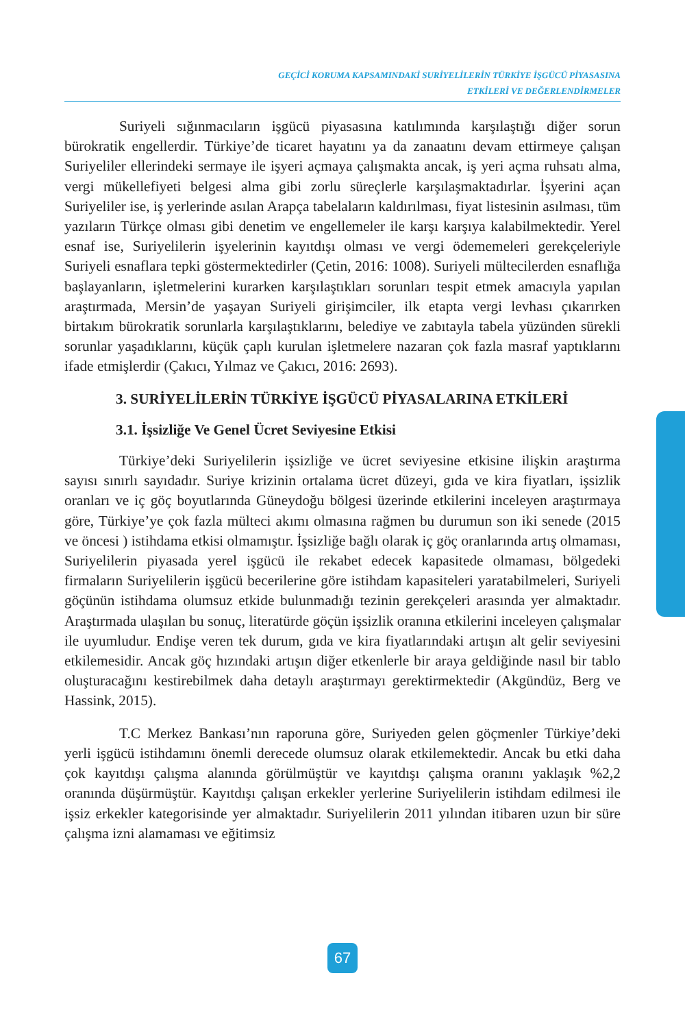GEÇİCİ KORUMA KAPSAMINDAKİ SURİYELİLERİN TÜRKİYE İŞGÜCÜ PİYASASINA
ETKİLERİ VE DEĞERLENDİRMELER
Suriyeli sığınmacıların işgücü piyasasına katılımında karşılaştığı diğer sorun bürokratik engellerdir. Türkiye’de ticaret hayatını ya da zanaatını devam ettirmeye çalışan Suriyeliler ellerindeki sermaye ile işyeri açmaya çalışmakta ancak, iş yeri açma ruhsatı alma, vergi mükellefiyeti belgesi alma gibi zorlu süreçlerle karşılaşmaktadırlar. İşyerini açan Suriyeliler ise, iş yerlerinde asılan Arapça tabelaların kaldırılması, fiyat listesinin asılması, tüm yazıların Türkçe olması gibi denetim ve engellemeler ile karşı karşıya kalabilmektedir. Yerel esnaf ise, Suriyelilerin işyelerinin kayıtdışı olması ve vergi ödememeleri gerekçeleriyle Suriyeli esnaflara tepki göstermektedirler (Çetin, 2016: 1008). Suriyeli mültecilerden esnaflığa başlayanların, işletmelerini kurarken karşılaştıkları sorunları tespit etmek amacıyla yapılan araştırmada, Mersin’de yaşayan Suriyeli girişimciler, ilk etapta vergi levhası çıkarırken birtakım bürokratik sorunlarla karşılaştıklarını, belediye ve zabıtayla tabela yüzünden sürekli sorunlar yaşadıklarını, küçük çaplı kurulan işletmelere nazaran çok fazla masraf yaptıklarını ifade etmişlerdir (Çakıcı, Yılmaz ve Çakıcı, 2016: 2693).
3. SURİYELİLERİN TÜRKİYE İŞGÜCÜ PİYASALARINA ETKİLERİ
3.1. İşsizliğe Ve Genel Ücret Seviyesine Etkisi
Türkiye’deki Suriyelilerin işsizliğe ve ücret seviyesine etkisine ilişkin araştırma sayısı sınırlı sayıdadır. Suriye krizinin ortalama ücret düzeyi, gıda ve kira fiyatları, işsizlik oranları ve iç göç boyutlarında Güneydoğu bölgesi üzerinde etkilerini inceleyen araştırmaya göre, Türkiye’ye çok fazla mülteci akımı olmasına rağmen bu durumun son iki senede (2015 ve öncesi ) istihdama etkisi olmamıştır. İşsizliğe bağlı olarak iç göç oranlarında artış olmaması, Suriyelilerin piyasada yerel işgücü ile rekabet edecek kapasitede olmaması, bölgedeki firmaların Suriyelilerin işgücü becerilerine göre istihdam kapasiteleri yaratabilmeleri, Suriyeli göçünün istihdama olumsuz etkide bulunmadığı tezinin gerekçeleri arasında yer almaktadır. Araştırmada ulaşılan bu sonuç, literatürde göçün işsizlik oranına etkilerini inceleyen çalışmalar ile uyumludur. Endişe veren tek durum, gıda ve kira fiyatlarındaki artışın alt gelir seviyesini etkilemesidir. Ancak göç hızındaki artışın diğer etkenlerle bir araya geldiğinde nasıl bir tablo oluşturacağını kestirebilmek daha detaylı araştırmayı gerektirmektedir (Akgündüz, Berg ve Hassink, 2015).
T.C Merkez Bankası’nın raporuna göre, Suriyeden gelen göçmenler Türkiye’deki yerli işgücü istihdamını önemli derecede olumsuz olarak etkilemektedir. Ancak bu etki daha çok kayıtdışı çalışma alanında görülmüştür ve kayıtdışı çalışma oranını yaklaşık %2,2 oranında düşürmüştür. Kayıtdışı çalışan erkekler yerlerine Suriyelilerin istihdam edilmesi ile işsiz erkekler kategorisinde yer almaktadır. Suriyelilerin 2011 yılından itibaren uzun bir süre çalışma izni alamaması ve eğitimsiz
67